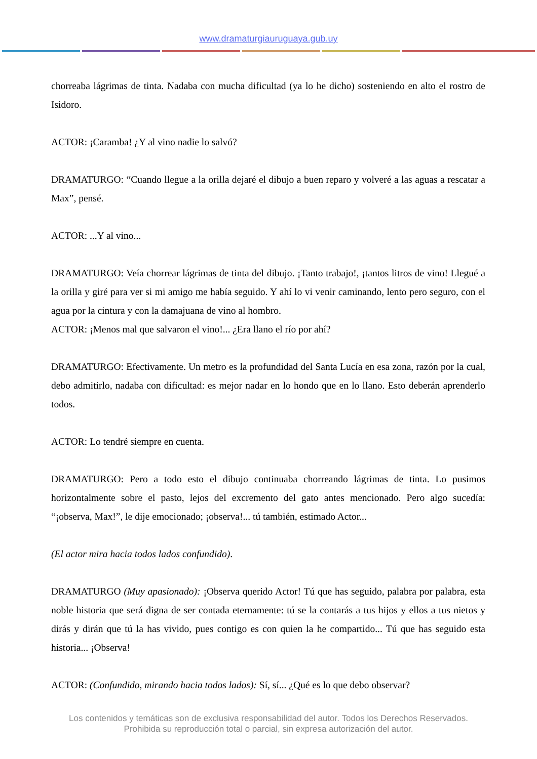www.dramaturgiauruguaya.gub.uy
chorreaba lágrimas de tinta. Nadaba con mucha dificultad (ya lo he dicho) sosteniendo en alto el rostro de Isidoro.
ACTOR: ¡Caramba! ¿Y al vino nadie lo salvó?
DRAMATURGO: “Cuando llegue a la orilla dejaré el dibujo a buen reparo y volveré a las aguas a rescatar a Max”, pensé.
ACTOR: ...Y al vino...
DRAMATURGO: Veía chorrear lágrimas de tinta del dibujo. ¡Tanto trabajo!, ¡tantos litros de vino! Llegué a la orilla y giré para ver si mi amigo me había seguido. Y ahí lo vi venir caminando, lento pero seguro, con el agua por la cintura y con la damajuana de vino al hombro.
ACTOR: ¡Menos mal que salvaron el vino!... ¿Era llano el río por ahí?
DRAMATURGO: Efectivamente. Un metro es la profundidad del Santa Lucía en esa zona, razón por la cual, debo admitirlo, nadaba con dificultad: es mejor nadar en lo hondo que en lo llano. Esto deberán aprenderlo todos.
ACTOR: Lo tendré siempre en cuenta.
DRAMATURGO: Pero a todo esto el dibujo continuaba chorreando lágrimas de tinta. Lo pusimos horizontalmente sobre el pasto, lejos del excremento del gato antes mencionado. Pero algo sucedía: “¡observa, Max!”, le dije emocionado; ¡observa!... tú también, estimado Actor...
(El actor mira hacia todos lados confundido).
DRAMATURGO (Muy apasionado): ¡Observa querido Actor! Tú que has seguido, palabra por palabra, esta noble historia que será digna de ser contada eternamente: tú se la contarás a tus hijos y ellos a tus nietos y dirás y dirán que tú la has vivido, pues contigo es con quien la he compartido... Tú que has seguido esta historia... ¡Observa!
ACTOR: (Confundido, mirando hacia todos lados): Sí, sí... ¿Qué es lo que debo observar?
Los contenidos y temáticas son de exclusiva responsabilidad del autor. Todos los Derechos Reservados.
Prohibida su reproducción total o parcial, sin expresa autorización del autor.